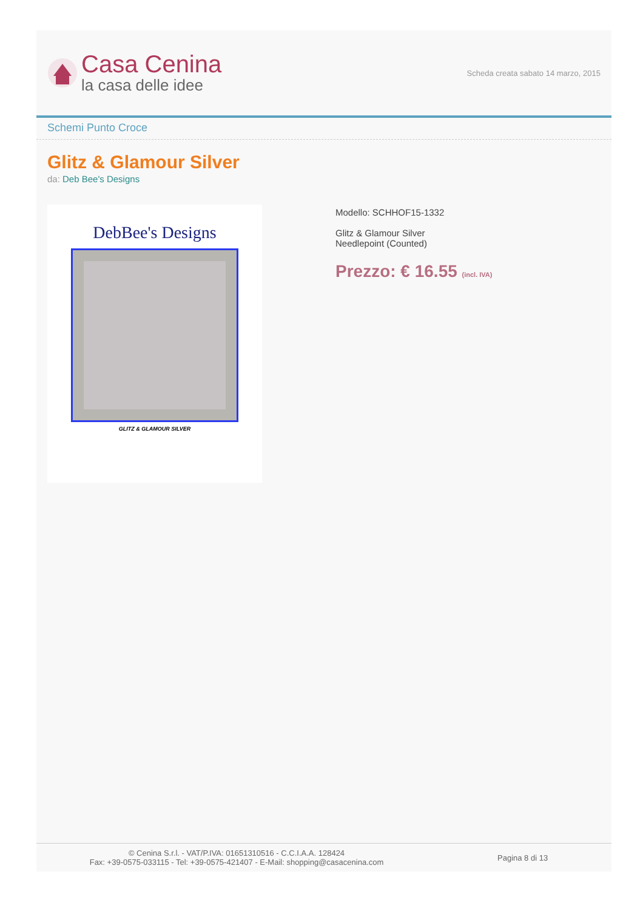Casa Cenina
la casa delle idee
Scheda creata sabato 14 marzo, 2015
Schemi Punto Croce
Glitz & Glamour Silver
da: Deb Bee's Designs
DebBee's Designs
GLITZ & GLAMOUR SILVER
Modello: SCHHOF15-1332
Glitz & Glamour Silver
Needlepoint (Counted)
Prezzo: € 16.55 (incl. IVA)
© Cenina S.r.l. - VAT/P.IVA: 01651310516 - C.C.I.A.A. 128424
Fax: +39-0575-033115 - Tel: +39-0575-421407 - E-Mail: shopping@casacenina.com
Pagina 8 di 13